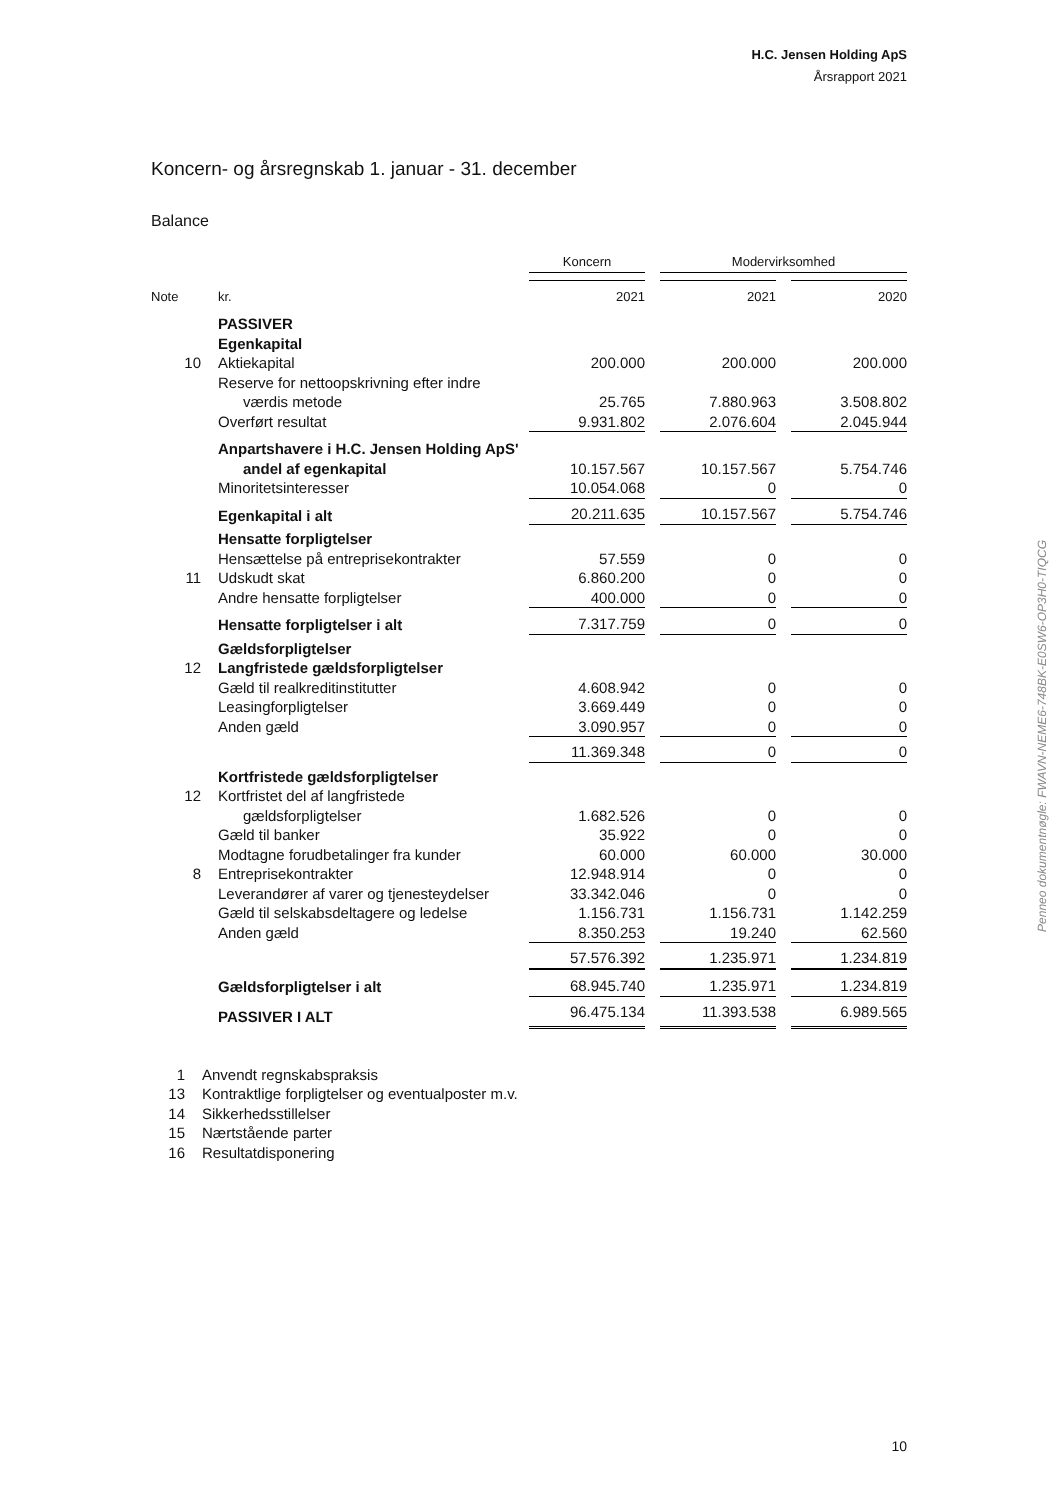H.C. Jensen Holding ApS
Årsrapport 2021
Koncern- og årsregnskab 1. januar - 31. december
Balance
| | | Koncern | | Modervirksomhed | | |
| Note | kr. | 2021 | | 2021 | | 2020 |
| | PASSIVER | | | | | |
| | Egenkapital | | | | | |
| 10 | Aktiekapital | 200.000 | | 200.000 | | 200.000 |
| | Reserve for nettoopskrivning efter indre | | | | | |
| | værdis metode | 25.765 | | 7.880.963 | | 3.508.802 |
| | Overført resultat | 9.931.802 | | 2.076.604 | | 2.045.944 |
| | Anpartshavere i H.C. Jensen Holding ApS' | | | | | |
| | andel af egenkapital | 10.157.567 | | 10.157.567 | | 5.754.746 |
| | Minoritetsinteresser | 10.054.068 | | 0 | | 0 |
| | Egenkapital i alt | 20.211.635 | | 10.157.567 | | 5.754.746 |
| | Hensatte forpligtelser | | | | | |
| | Hensættelse på entreprisekontrakter | 57.559 | | 0 | | 0 |
| 11 | Udskudt skat | 6.860.200 | | 0 | | 0 |
| | Andre hensatte forpligtelser | 400.000 | | 0 | | 0 |
| | Hensatte forpligtelser i alt | 7.317.759 | | 0 | | 0 |
| | Gældsforpligtelser | | | | | |
| 12 | Langfristede gældsforpligtelser | | | | | |
| | Gæld til realkreditinstitutter | 4.608.942 | | 0 | | 0 |
| | Leasingforpligtelser | 3.669.449 | | 0 | | 0 |
| | Anden gæld | 3.090.957 | | 0 | | 0 |
| | | 11.369.348 | | 0 | | 0 |
| | Kortfristede gældsforpligtelser | | | | | |
| 12 | Kortfristet del af langfristede | | | | | |
| | gældsforpligtelser | 1.682.526 | | 0 | | 0 |
| | Gæld til banker | 35.922 | | 0 | | 0 |
| | Modtagne forudbetalinger fra kunder | 60.000 | | 60.000 | | 30.000 |
| 8 | Entreprisekontrakter | 12.948.914 | | 0 | | 0 |
| | Leverandører af varer og tjenesteydelser | 33.342.046 | | 0 | | 0 |
| | Gæld til selskabsdeltagere og ledelse | 1.156.731 | | 1.156.731 | | 1.142.259 |
| | Anden gæld | 8.350.253 | | 19.240 | | 62.560 |
| | | 57.576.392 | | 1.235.971 | | 1.234.819 |
| | Gældsforpligtelser i alt | 68.945.740 | | 1.235.971 | | 1.234.819 |
| | PASSIVER I ALT | 96.475.134 | | 11.393.538 | | 6.989.565 |
1 Anvendt regnskabspraksis
13 Kontraktlige forpligtelser og eventualposter m.v.
14 Sikkerhedsstillelser
15 Nærtstående parter
16 Resultatdisponering
Penneo dokumentnøgle: FWAVN-NEME6-748BK-E0SW6-OP3H0-TIQCG
10